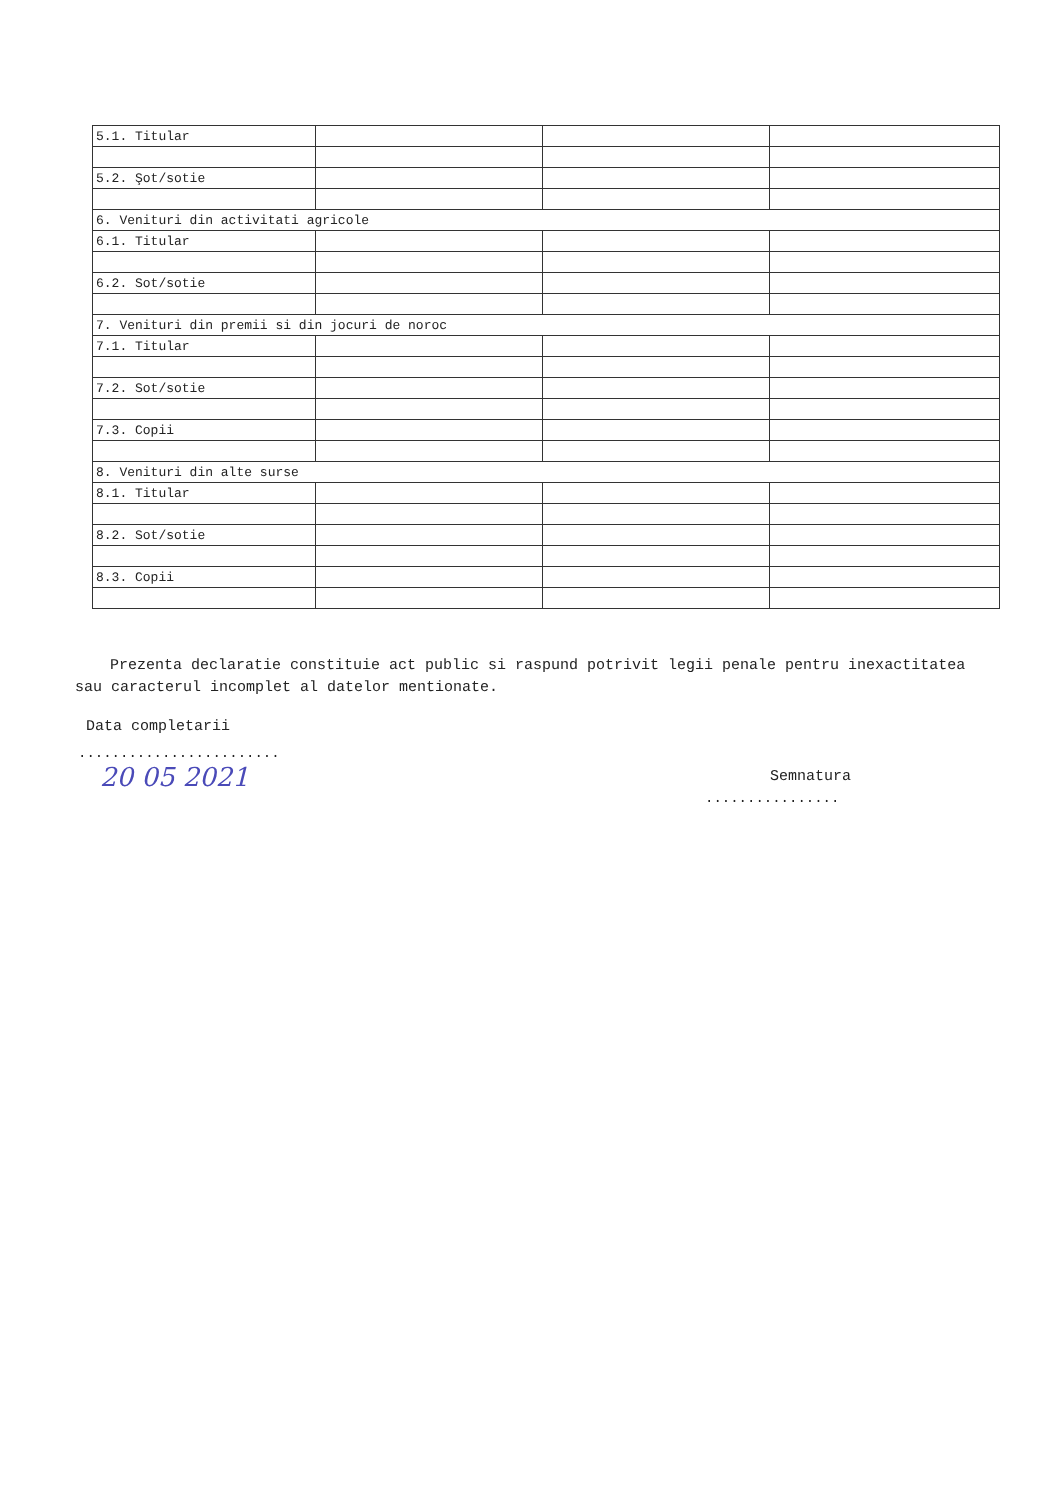| 5.1. Titular | | | |
| 5.2. Şot/sotie | | | |
| 6. Venituri din activitati agricole | | | |
| 6.1. Titular | | | |
| 6.2. Sot/sotie | | | |
| 7. Venituri din premii si din jocuri de noroc | | | |
| 7.1. Titular | | | |
| 7.2. Sot/sotie | | | |
| 7.3. Copii | | | |
| 8. Venituri din alte surse | | | |
| 8.1. Titular | | | |
| 8.2. Sot/sotie | | | |
| 8.3. Copii | | | |
Prezenta declaratie constituie act public si raspund potrivit legii penale pentru inexactitatea sau caracterul incomplet al datelor mentionate.
Data completarii
........................
20 05 2021 Semnatura
................